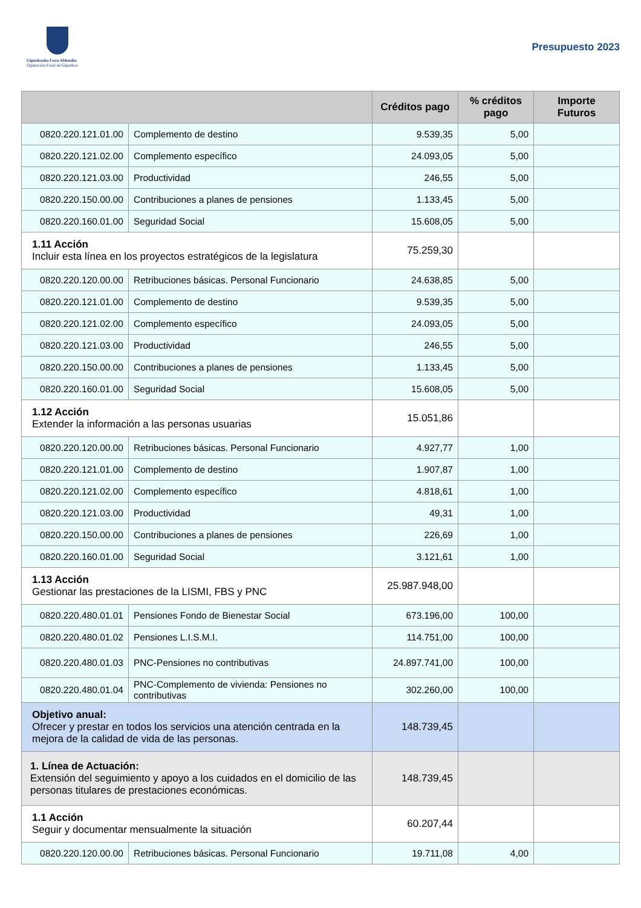Gipuzkoako Foru Aldundia
Diputación Foral de Gipuzkoa
Presupuesto 2023
| | | Créditos pago | % créditos pago | Importe Futuros |
| --- | --- | --- | --- | --- |
| 0820.220.121.01.00 | Complemento de destino | 9.539,35 | 5,00 | |
| 0820.220.121.02.00 | Complemento específico | 24.093,05 | 5,00 | |
| 0820.220.121.03.00 | Productividad | 246,55 | 5,00 | |
| 0820.220.150.00.00 | Contribuciones a planes de pensiones | 1.133,45 | 5,00 | |
| 0820.220.160.01.00 | Seguridad Social | 15.608,05 | 5,00 | |
| 1.11 Acción Incluir esta línea en los proyectos estratégicos de la legislatura | | 75.259,30 | | |
| 0820.220.120.00.00 | Retribuciones básicas. Personal Funcionario | 24.638,85 | 5,00 | |
| 0820.220.121.01.00 | Complemento de destino | 9.539,35 | 5,00 | |
| 0820.220.121.02.00 | Complemento específico | 24.093,05 | 5,00 | |
| 0820.220.121.03.00 | Productividad | 246,55 | 5,00 | |
| 0820.220.150.00.00 | Contribuciones a planes de pensiones | 1.133,45 | 5,00 | |
| 0820.220.160.01.00 | Seguridad Social | 15.608,05 | 5,00 | |
| 1.12 Acción Extender la información a las personas usuarias | | 15.051,86 | | |
| 0820.220.120.00.00 | Retribuciones básicas. Personal Funcionario | 4.927,77 | 1,00 | |
| 0820.220.121.01.00 | Complemento de destino | 1.907,87 | 1,00 | |
| 0820.220.121.02.00 | Complemento específico | 4.818,61 | 1,00 | |
| 0820.220.121.03.00 | Productividad | 49,31 | 1,00 | |
| 0820.220.150.00.00 | Contribuciones a planes de pensiones | 226,69 | 1,00 | |
| 0820.220.160.01.00 | Seguridad Social | 3.121,61 | 1,00 | |
| 1.13 Acción Gestionar las prestaciones de la LISMI, FBS y PNC | | 25.987.948,00 | | |
| 0820.220.480.01.01 | Pensiones Fondo de Bienestar Social | 673.196,00 | 100,00 | |
| 0820.220.480.01.02 | Pensiones L.I.S.M.I. | 114.751,00 | 100,00 | |
| 0820.220.480.01.03 | PNC-Pensiones no contributivas | 24.897.741,00 | 100,00 | |
| 0820.220.480.01.04 | PNC-Complemento de vivienda: Pensiones no contributivas | 302.260,00 | 100,00 | |
| Objetivo anual: Ofrecer y prestar en todos los servicios una atención centrada en la mejora de la calidad de vida de las personas. | | 148.739,45 | | |
| 1. Línea de Actuación: Extensión del seguimiento y apoyo a los cuidados en el domicilio de las personas titulares de prestaciones económicas. | | 148.739,45 | | |
| 1.1 Acción Seguir y documentar mensualmente la situación | | 60.207,44 | | |
| 0820.220.120.00.00 | Retribuciones básicas. Personal Funcionario | 19.711,08 | 4,00 | |